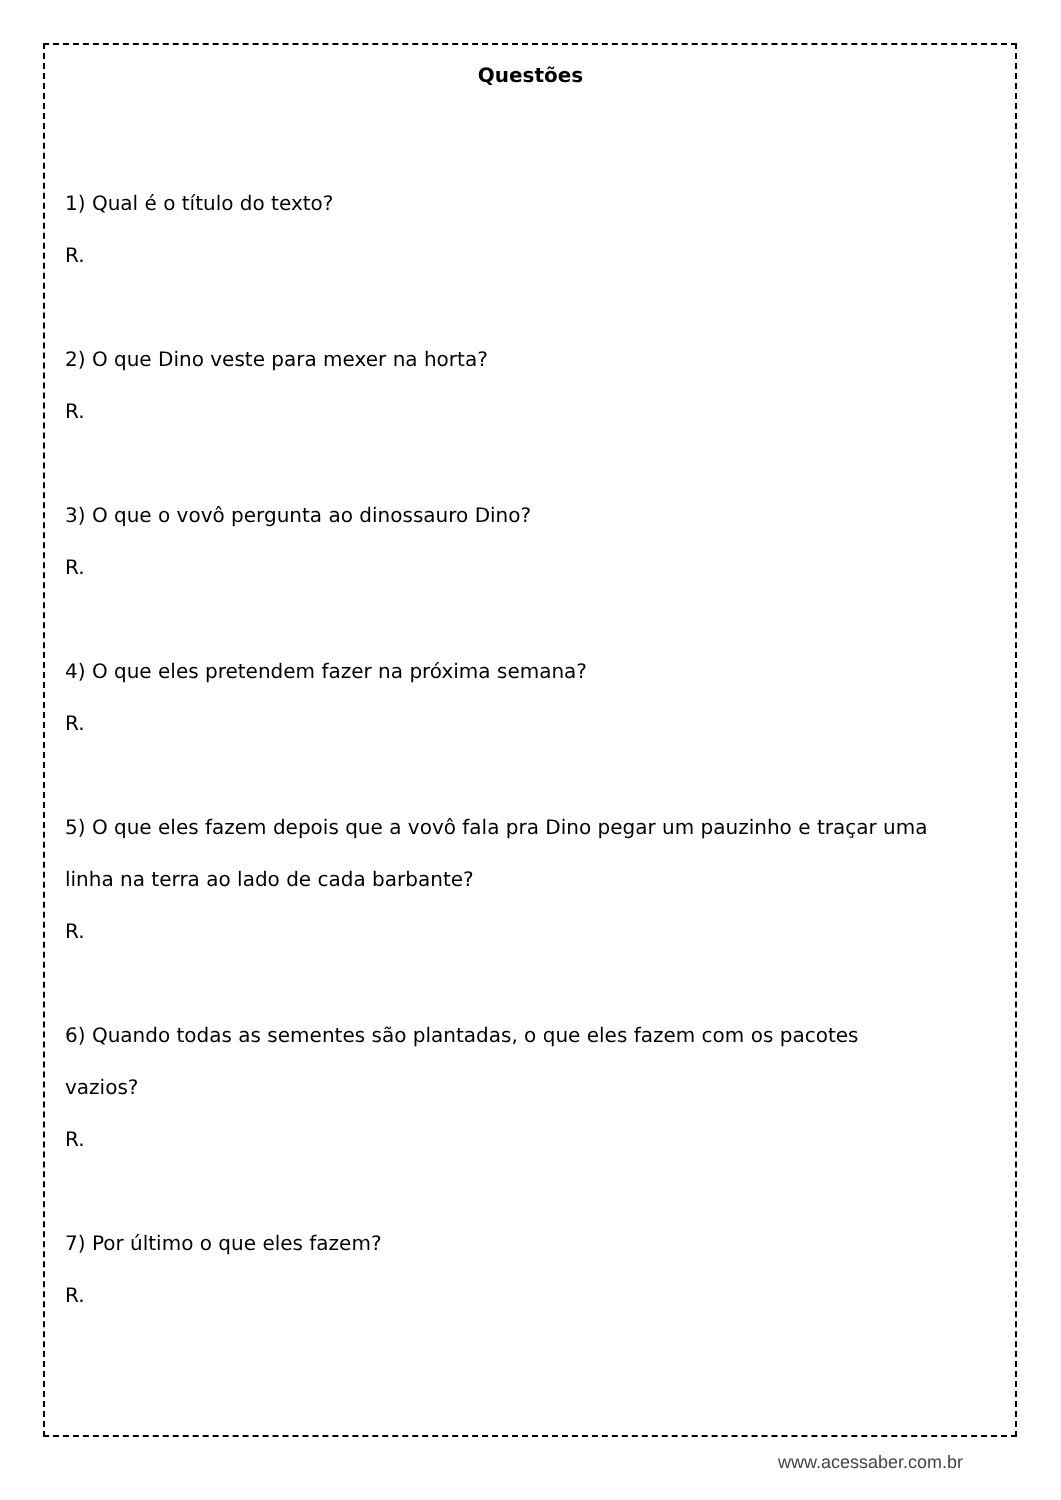Questões
1) Qual é o título do texto?
R.
2) O que Dino veste para mexer na horta?
R.
3) O que o vovô pergunta ao dinossauro Dino?
R.
4) O que eles pretendem fazer na próxima semana?
R.
5) O que eles fazem depois que a vovô fala pra Dino pegar um pauzinho e traçar uma
linha na terra ao lado de cada barbante?
R.
6) Quando todas as sementes são plantadas, o que eles fazem com os pacotes
vazios?
R.
7) Por último o que eles fazem?
R.
www.acessaber.com.br